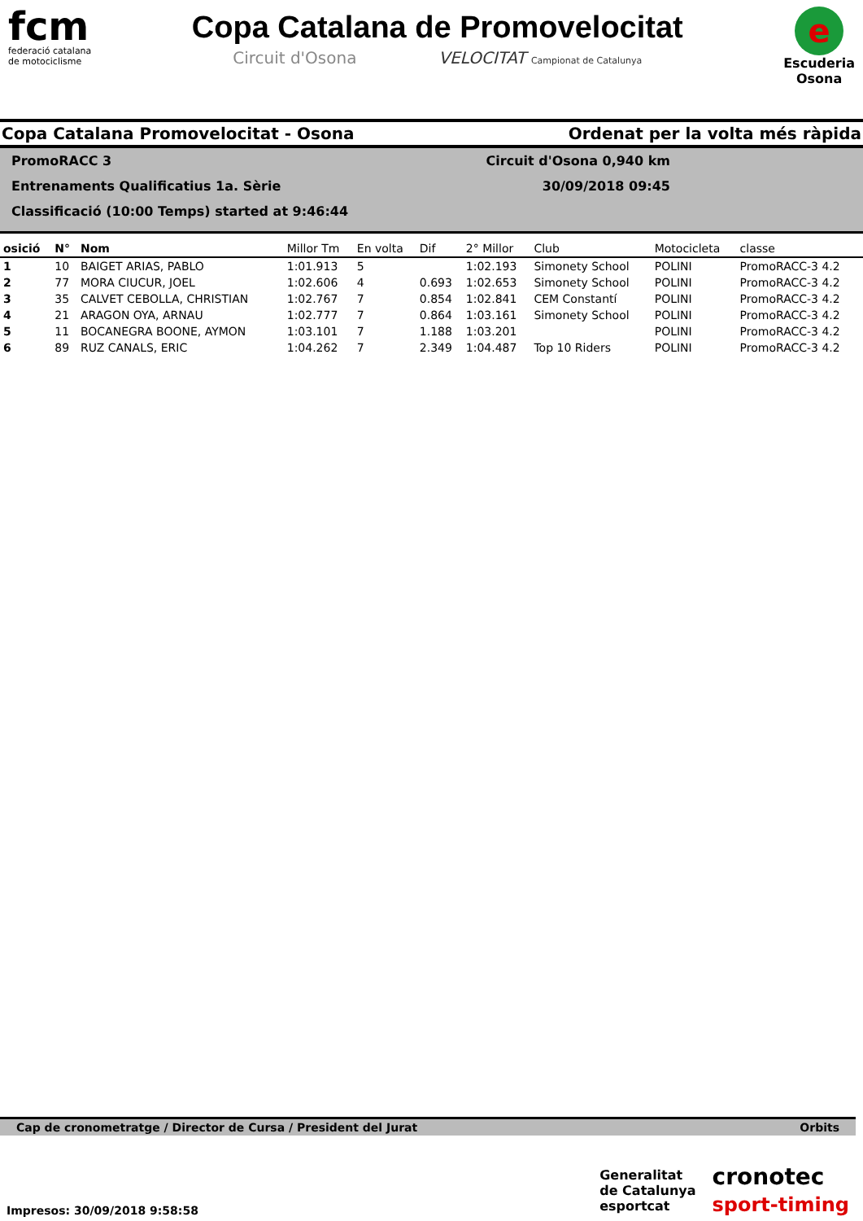fcm
federació catalana
de motociclisme
Copa Catalana de Promovelocitat
Circuit d'Osona VELOCITAT Campionat de Catalunya
e
Escuderia
Osona
Copa Catalana Promovelocitat - Osona Ordenat per la volta més ràpida
PromoRACC 3 Circuit d'Osona 0,940 km
Entrenaments Qualificatius 1a. Sèrie 30/09/2018 09:45
Classificació (10:00 Temps) started at 9:46:44
| osició | N° | Nom | Millor Tm | En volta | Dif | 2° Millor | Club | Motocicleta | classe |
| --- | --- | --- | --- | --- | --- | --- | --- | --- | --- |
| 1 | 10 | BAIGET ARIAS, PABLO | 1:01.913 | 5 | | 1:02.193 | Simonety School | POLINI | PromoRACC-3 4.2 |
| 2 | 77 | MORA CIUCUR, JOEL | 1:02.606 | 4 | 0.693 | 1:02.653 | Simonety School | POLINI | PromoRACC-3 4.2 |
| 3 | 35 | CALVET CEBOLLA, CHRISTIAN | 1:02.767 | 7 | 0.854 | 1:02.841 | CEM Constantí | POLINI | PromoRACC-3 4.2 |
| 4 | 21 | ARAGON OYA, ARNAU | 1:02.777 | 7 | 0.864 | 1:03.161 | Simonety School | POLINI | PromoRACC-3 4.2 |
| 5 | 11 | BOCANEGRA BOONE, AYMON | 1:03.101 | 7 | 1.188 | 1:03.201 | | POLINI | PromoRACC-3 4.2 |
| 6 | 89 | RUZ CANALS, ERIC | 1:04.262 | 7 | 2.349 | 1:04.487 | Top 10 Riders | POLINI | PromoRACC-3 4.2 |
Cap de cronometratge / Director de Cursa / President del Jurat Orbits
Impresos: 30/09/2018 9:58:58
Generalitat
de Catalunya
esportcat
cronotec
sport-timing